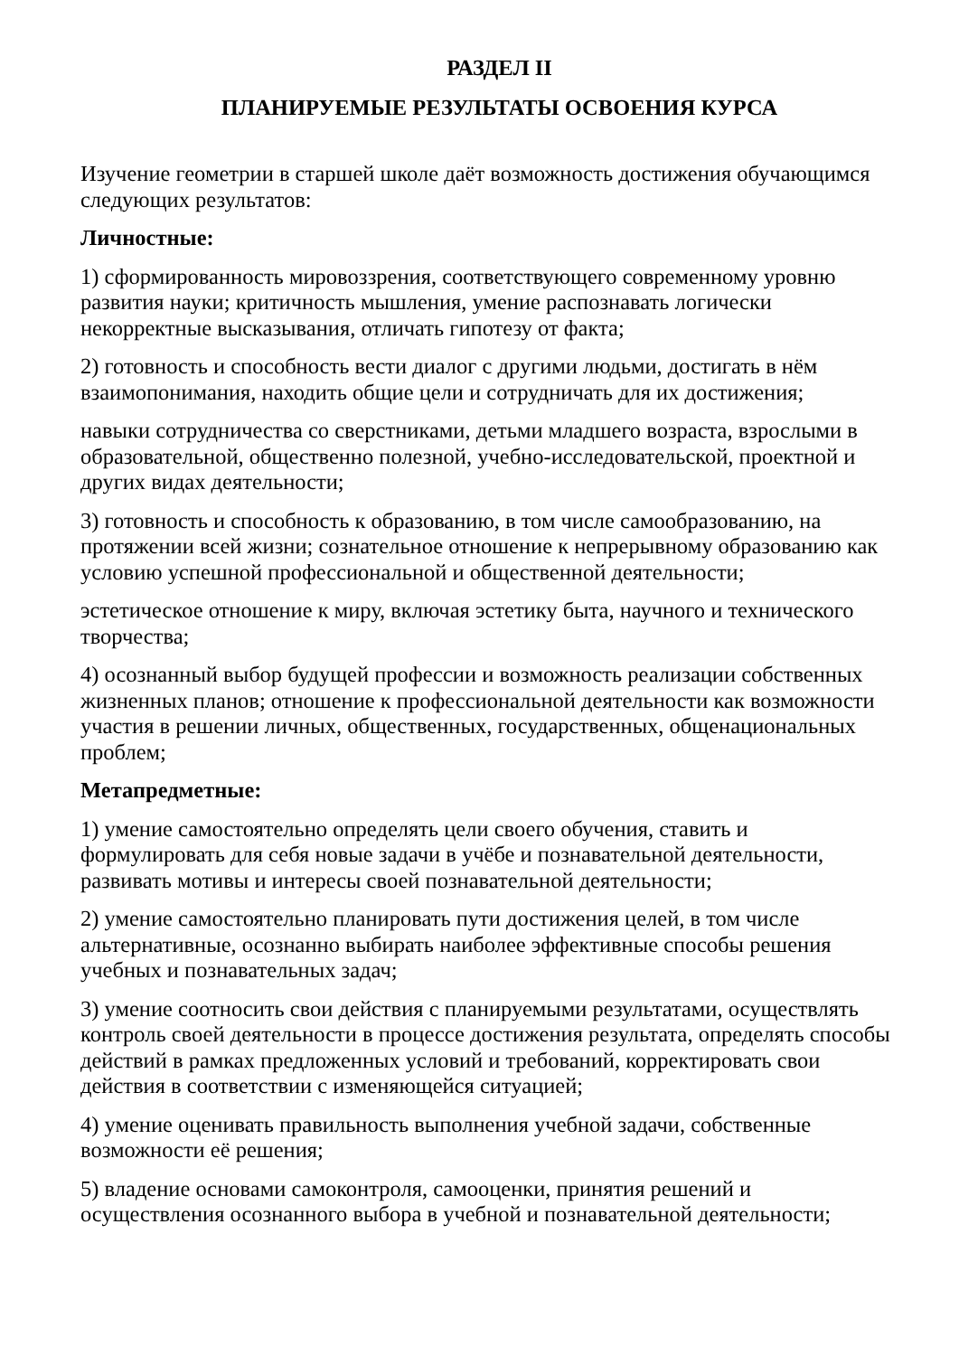РАЗДЕЛ II
ПЛАНИРУЕМЫЕ РЕЗУЛЬТАТЫ ОСВОЕНИЯ КУРСА
Изучение геометрии в старшей школе даёт возможность достижения обучающимся следующих результатов:
Личностные:
1) сформированность мировоззрения, соответствующего современному уровню развития науки; критичность мышления, умение распознавать логически некорректные высказывания, отличать гипотезу от факта;
2) готовность и способность вести диалог с другими людьми, достигать в нём взаимопонимания, находить общие цели и сотрудничать для их достижения;
навыки сотрудничества со сверстниками, детьми младшего возраста, взрослыми в образовательной, общественно полезной, учебно-исследовательской, проектной и других видах деятельности;
3) готовность и способность к образованию, в том числе самообразованию, на протяжении всей жизни; сознательное отношение к непрерывному образованию как условию успешной профессиональной и общественной деятельности;
эстетическое отношение к миру, включая эстетику быта, научного и технического творчества;
4) осознанный выбор будущей профессии и возможность реализации собственных жизненных планов; отношение к профессиональной деятельности как возможности участия в решении личных, общественных, государственных, общенациональных проблем;
Метапредметные:
1) умение самостоятельно определять цели своего обучения, ставить и формулировать для себя новые задачи в учёбе и познавательной деятельности, развивать мотивы и интересы своей познавательной деятельности;
2) умение самостоятельно планировать пути достижения целей, в том числе альтернативные, осознанно выбирать наиболее эффективные способы решения учебных и познавательных задач;
3) умение соотносить свои действия с планируемыми результатами, осуществлять контроль своей деятельности в процессе достижения результата, определять способы действий в рамках предложенных условий и требований, корректировать свои действия в соответствии с изменяющейся ситуацией;
4) умение оценивать правильность выполнения учебной задачи, собственные возможности её решения;
5) владение основами самоконтроля, самооценки, принятия решений и осуществления осознанного выбора в учебной и познавательной деятельности;